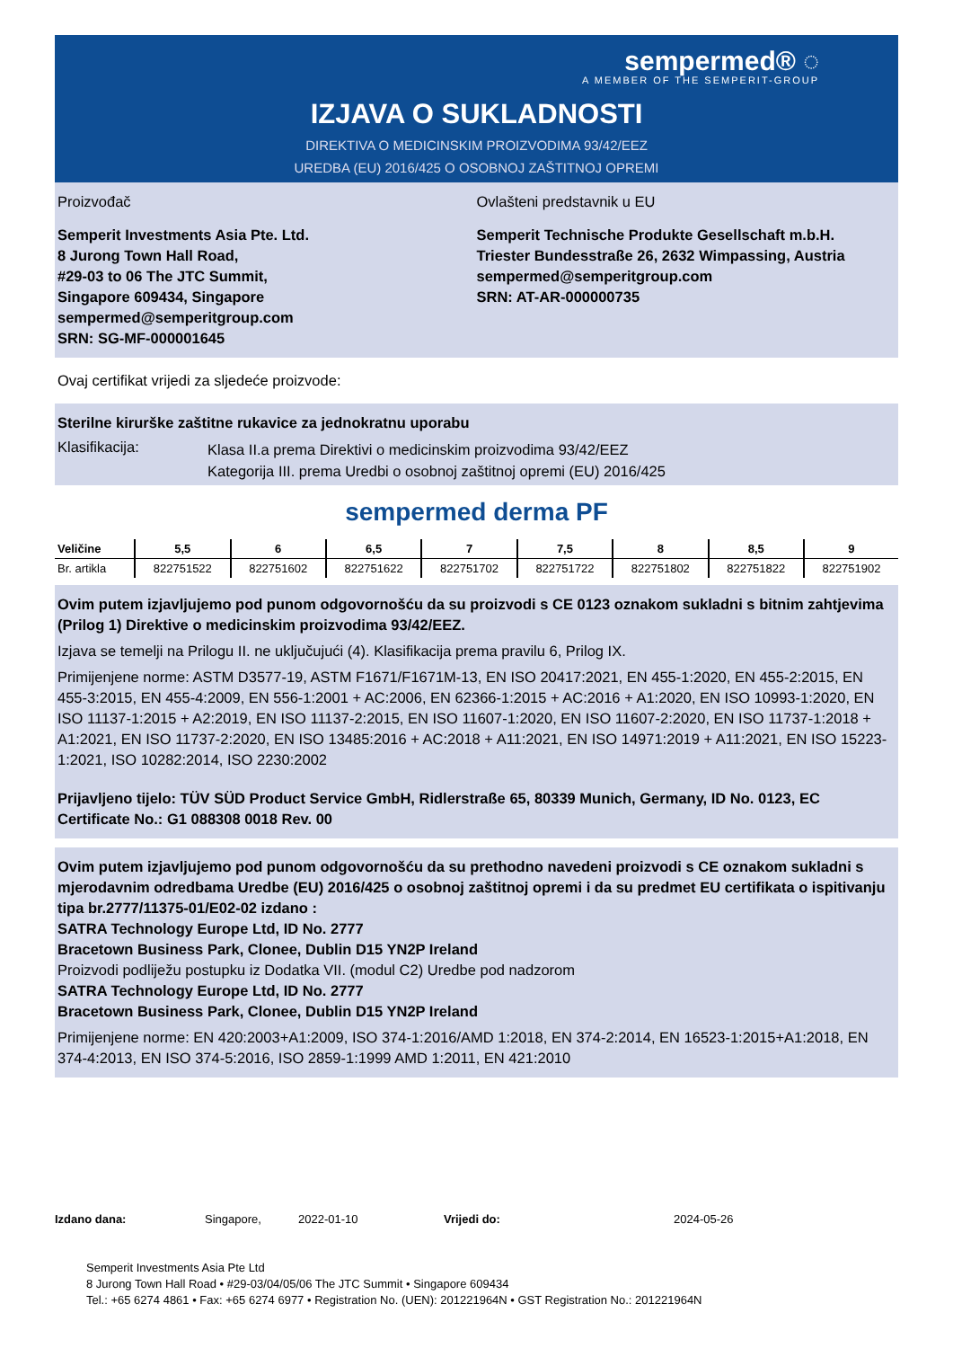sempermed® ◌
A MEMBER OF THE SEMPERIT-GROUP
IZJAVA O SUKLADNOSTI
DIREKTIVA O MEDICINSKIM PROIZVODIMA 93/42/EEZ
UREDBA (EU) 2016/425 O OSOBNOJ ZAŠTITNOJ OPREMI
Proizvođač
Semperit Investments Asia Pte. Ltd.
8 Jurong Town Hall Road,
#29-03 to 06 The JTC Summit,
Singapore 609434, Singapore
sempermed@semperitgroup.com
SRN: SG-MF-000001645
Ovlašteni predstavnik u EU
Semperit Technische Produkte Gesellschaft m.b.H.
Triester Bundesstraße 26, 2632 Wimpassing, Austria
sempermed@semperitgroup.com
SRN: AT-AR-000000735
Ovaj certifikat vrijedi za sljedeće proizvode:
Sterilne kirurške zaštitne rukavice za jednokratnu uporabu
Klasifikacija:
Klasa II.a prema Direktivi o medicinskim proizvodima 93/42/EEZ
Kategorija III. prema Uredbi o osobnoj zaštitnoj opremi (EU) 2016/425
sempermed derma PF
| Veličine | 5,5 | 6 | 6,5 | 7 | 7,5 | 8 | 8,5 | 9 |
| --- | --- | --- | --- | --- | --- | --- | --- | --- |
| Br. artikla | 822751522 | 822751602 | 822751622 | 822751702 | 822751722 | 822751802 | 822751822 | 822751902 |
Ovim putem izjavljujemo pod punom odgovornošću da su proizvodi s CE 0123 oznakom sukladni s bitnim zahtjevima (Prilog 1) Direktive o medicinskim proizvodima 93/42/EEZ.
Izjava se temelji na Prilogu II. ne uključujući (4). Klasifikacija prema pravilu 6, Prilog IX.
Primijenjene norme: ASTM D3577-19, ASTM F1671/F1671M-13, EN ISO 20417:2021, EN 455-1:2020, EN 455-2:2015, EN 455-3:2015, EN 455-4:2009, EN 556-1:2001 + AC:2006, EN 62366-1:2015 + AC:2016 + A1:2020, EN ISO 10993-1:2020, EN ISO 11137-1:2015 + A2:2019, EN ISO 11137-2:2015, EN ISO 11607-1:2020, EN ISO 11607-2:2020, EN ISO 11737-1:2018 + A1:2021, EN ISO 11737-2:2020, EN ISO 13485:2016 + AC:2018 + A11:2021, EN ISO 14971:2019 + A11:2021, EN ISO 15223-1:2021, ISO 10282:2014, ISO 2230:2002
Prijavljeno tijelo: TÜV SÜD Product Service GmbH, Ridlerstraße 65, 80339 Munich, Germany, ID No. 0123, EC Certificate No.: G1 088308 0018 Rev. 00
Ovim putem izjavljujemo pod punom odgovornošću da su prethodno navedeni proizvodi s CE oznakom sukladni s mjerodavnim odredbama Uredbe (EU) 2016/425 o osobnoj zaštitnoj opremi i da su predmet EU certifikata o ispitivanju tipa br.2777/11375-01/E02-02 izdano :
SATRA Technology Europe Ltd, ID No. 2777
Bracetown Business Park, Clonee, Dublin D15 YN2P Ireland
Proizvodi podliježu postupku iz Dodatka VII. (modul C2) Uredbe pod nadzorom
SATRA Technology Europe Ltd, ID No. 2777
Bracetown Business Park, Clonee, Dublin D15 YN2P Ireland
Primijenjene norme: EN 420:2003+A1:2009, ISO 374-1:2016/AMD 1:2018, EN 374-2:2014, EN 16523-1:2015+A1:2018, EN 374-4:2013, EN ISO 374-5:2016, ISO 2859-1:1999 AMD 1:2011, EN 421:2010
Izdano dana: Singapore, 2022-01-10 Vrijedi do: 2024-05-26
Semperit Investments Asia Pte Ltd
8 Jurong Town Hall Road • #29-03/04/05/06 The JTC Summit • Singapore 609434
Tel.: +65 6274 4861 • Fax: +65 6274 6977 • Registration No. (UEN): 201221964N • GST Registration No.: 201221964N